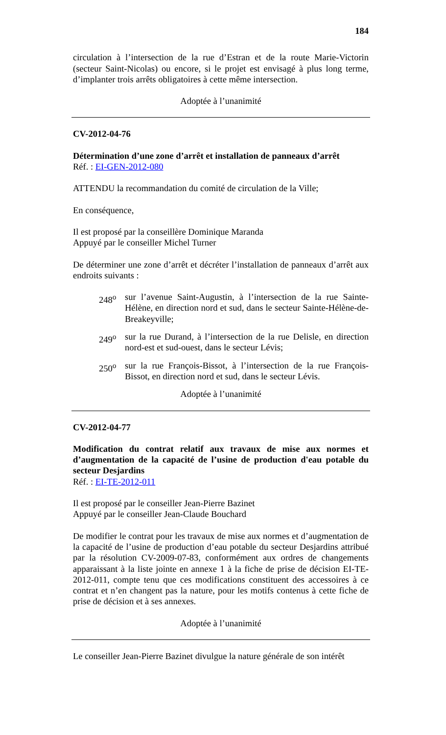184
circulation à l’intersection de la rue d’Estran et de la route Marie-Victorin (secteur Saint-Nicolas) ou encore, si le projet est envisagé à plus long terme, d’implanter trois arrêts obligatoires à cette même intersection.
Adoptée à l’unanimité
CV-2012-04-76
Détermination d’une zone d’arrêt et installation de panneaux d’arrêt
Réf. : EI-GEN-2012-080
ATTENDU la recommandation du comité de circulation de la Ville;
En conséquence,
Il est proposé par la conseillère Dominique Maranda
Appuyé par le conseiller Michel Turner
De déterminer une zone d’arrêt et décréter l’installation de panneaux d’arrêt aux endroits suivants :
248<sup>o</sup> sur l’avenue Saint-Augustin, à l’intersection de la rue Sainte-Hélène, en direction nord et sud, dans le secteur Sainte-Hélène-de-Breakeyville;
249<sup>o</sup> sur la rue Durand, à l’intersection de la rue Delisle, en direction nord-est et sud-ouest, dans le secteur Lévis;
250<sup>o</sup> sur la rue François-Bissot, à l’intersection de la rue François-Bissot, en direction nord et sud, dans le secteur Lévis.
Adoptée à l’unanimité
CV-2012-04-77
Modification du contrat relatif aux travaux de mise aux normes et d’augmentation de la capacité de l’usine de production d'eau potable du secteur Desjardins
Réf. : EI-TE-2012-011
Il est proposé par le conseiller Jean-Pierre Bazinet
Appuyé par le conseiller Jean-Claude Bouchard
De modifier le contrat pour les travaux de mise aux normes et d’augmentation de la capacité de l’usine de production d’eau potable du secteur Desjardins attribué par la résolution CV-2009-07-83, conformément aux ordres de changements apparaissant à la liste jointe en annexe 1 à la fiche de prise de décision EI-TE-2012-011, compte tenu que ces modifications constituent des accessoires à ce contrat et n’en changent pas la nature, pour les motifs contenus à cette fiche de prise de décision et à ses annexes.
Adoptée à l’unanimité
Le conseiller Jean-Pierre Bazinet divulgue la nature générale de son intérêt